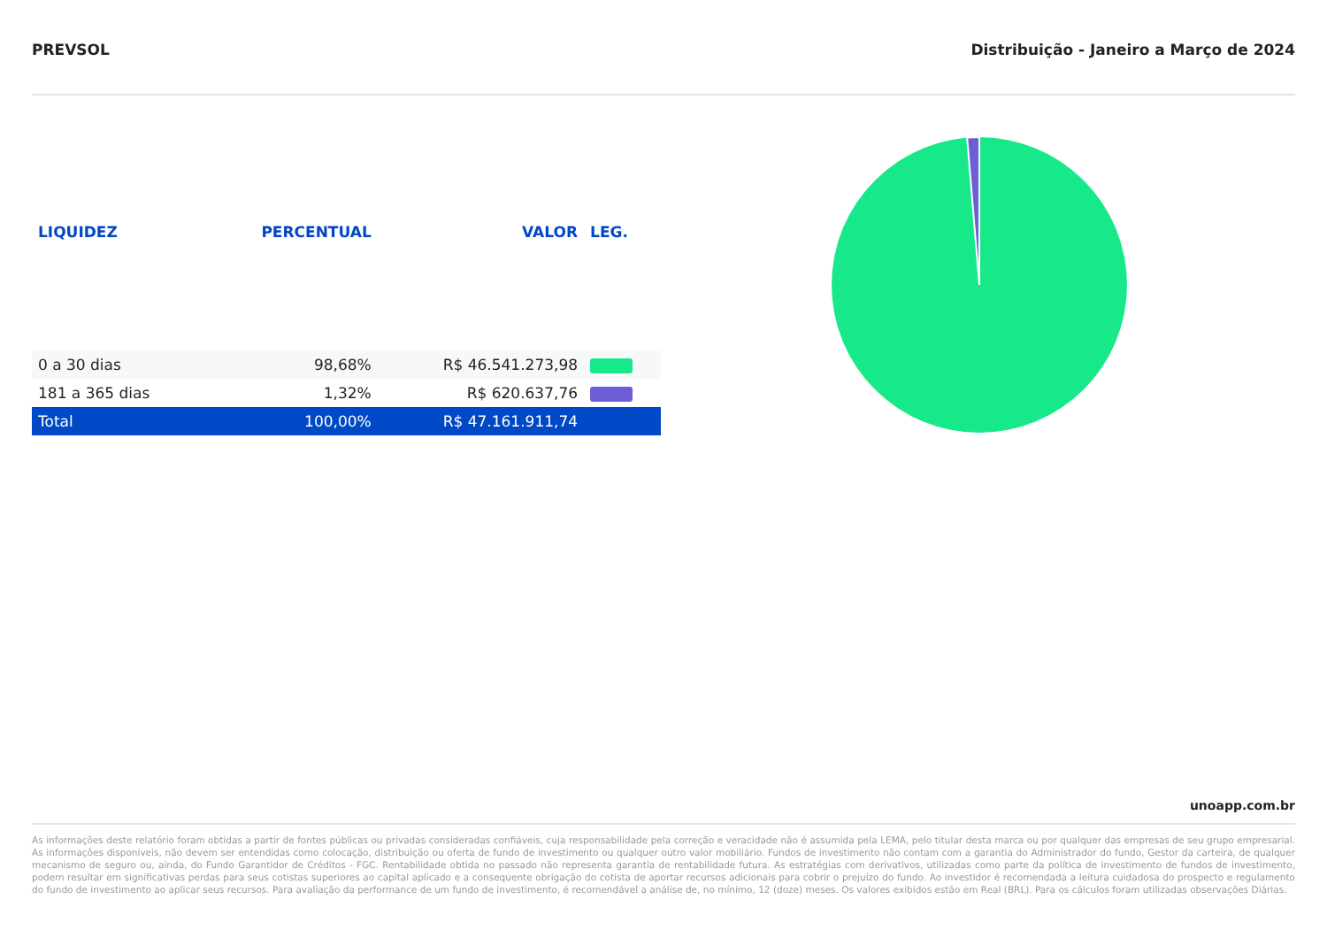PREVSOL Distribuição - Janeiro a Março de 2024
| LIQUIDEZ | PERCENTUAL | VALOR | LEG. |
| --- | --- | --- | --- |
| 0 a 30 dias | 98,68% | R$ 46.541.273,98 | |
| 181 a 365 dias | 1,32% | R$ 620.637,76 | |
| Total | 100,00% | R$ 47.161.911,74 | |
unoapp.com.br
As informações deste relatório foram obtidas a partir de fontes públicas ou privadas consideradas confiáveis, cuja responsabilidade pela correção e veracidade não é assumida pela LEMA, pelo titular desta marca ou por qualquer das empresas de seu grupo empresarial. As informações disponíveis, não devem ser entendidas como colocação, distribuição ou oferta de fundo de investimento ou qualquer outro valor mobiliário. Fundos de investimento não contam com a garantia do Administrador do fundo, Gestor da carteira, de qualquer mecanismo de seguro ou, ainda, do Fundo Garantidor de Créditos - FGC. Rentabilidade obtida no passado não representa garantia de rentabilidade futura. As estratégias com derivativos, utilizadas como parte da política de investimento de fundos de investimento, podem resultar em significativas perdas para seus cotistas superiores ao capital aplicado e a consequente obrigação do cotista de aportar recursos adicionais para cobrir o prejuízo do fundo. Ao investidor é recomendada a leitura cuidadosa do prospecto e regulamento do fundo de investimento ao aplicar seus recursos. Para avaliação da performance de um fundo de investimento, é recomendável a análise de, no mínimo, 12 (doze) meses. Os valores exibidos estão em Real (BRL). Para os cálculos foram utilizadas observações Diárias.